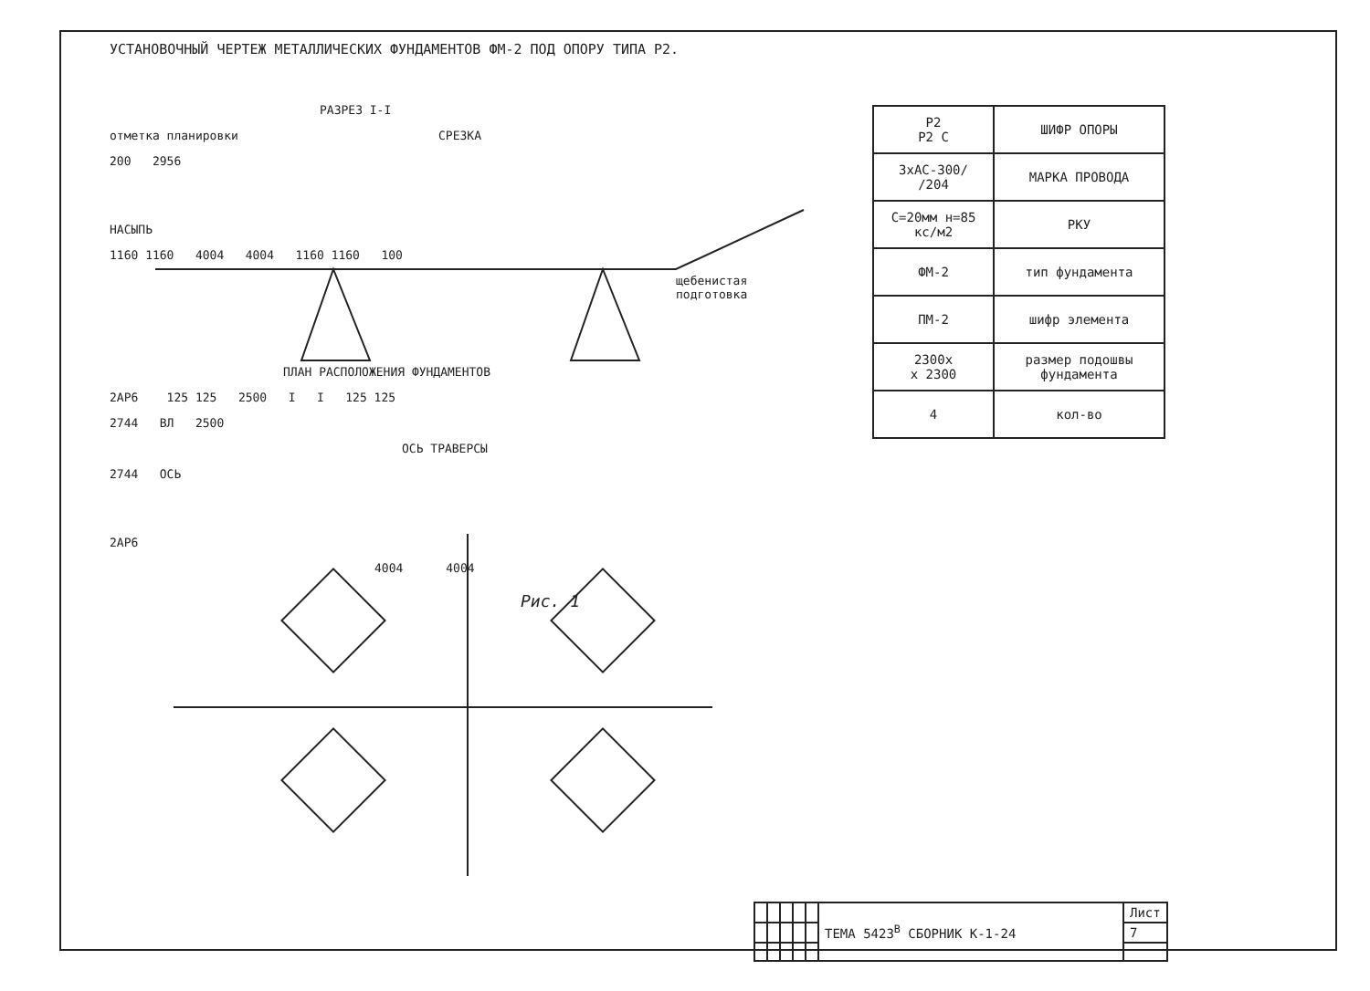УСТАНОВОЧНЫЙ ЧЕРТЕЖ МЕТАЛЛИЧЕСКИХ ФУНДАМЕНТОВ ФМ-2 ПОД ОПОРУ ТИПА Р2.
РАЗРЕЗ I-I
отметка планировки СРЕЗКА
200 2956
НАСЫПЬ
1160 1160 4004 4004 1160 1160 100
щебенистая
подготовка
ПЛАН РАСПОЛОЖЕНИЯ ФУНДАМЕНТОВ
2АР6 125 125 2500 I I 125 125
2744 ВЛ 2500
ОСЬ ТРАВЕРСЫ
2744 ОСЬ
2АР6
4004 4004
Рис. 1
| Р2 Р2 С | ШИФР ОПОРЫ |
| 3хАС-300/ /204 | МАРКА ПРОВОДА |
| С=20мм н=85 кс/м2 | РКУ |
| ФМ-2 | тип фундамента |
| ПМ-2 | шифр элемента |
| 2300х х 2300 | размер подошвы фундамента |
| 4 | кол-во |
| | | | | | ТЕМА 5423<sup>В</sup> СБОРНИК К-1-24 | Лист |
| | | | | | | 7 |